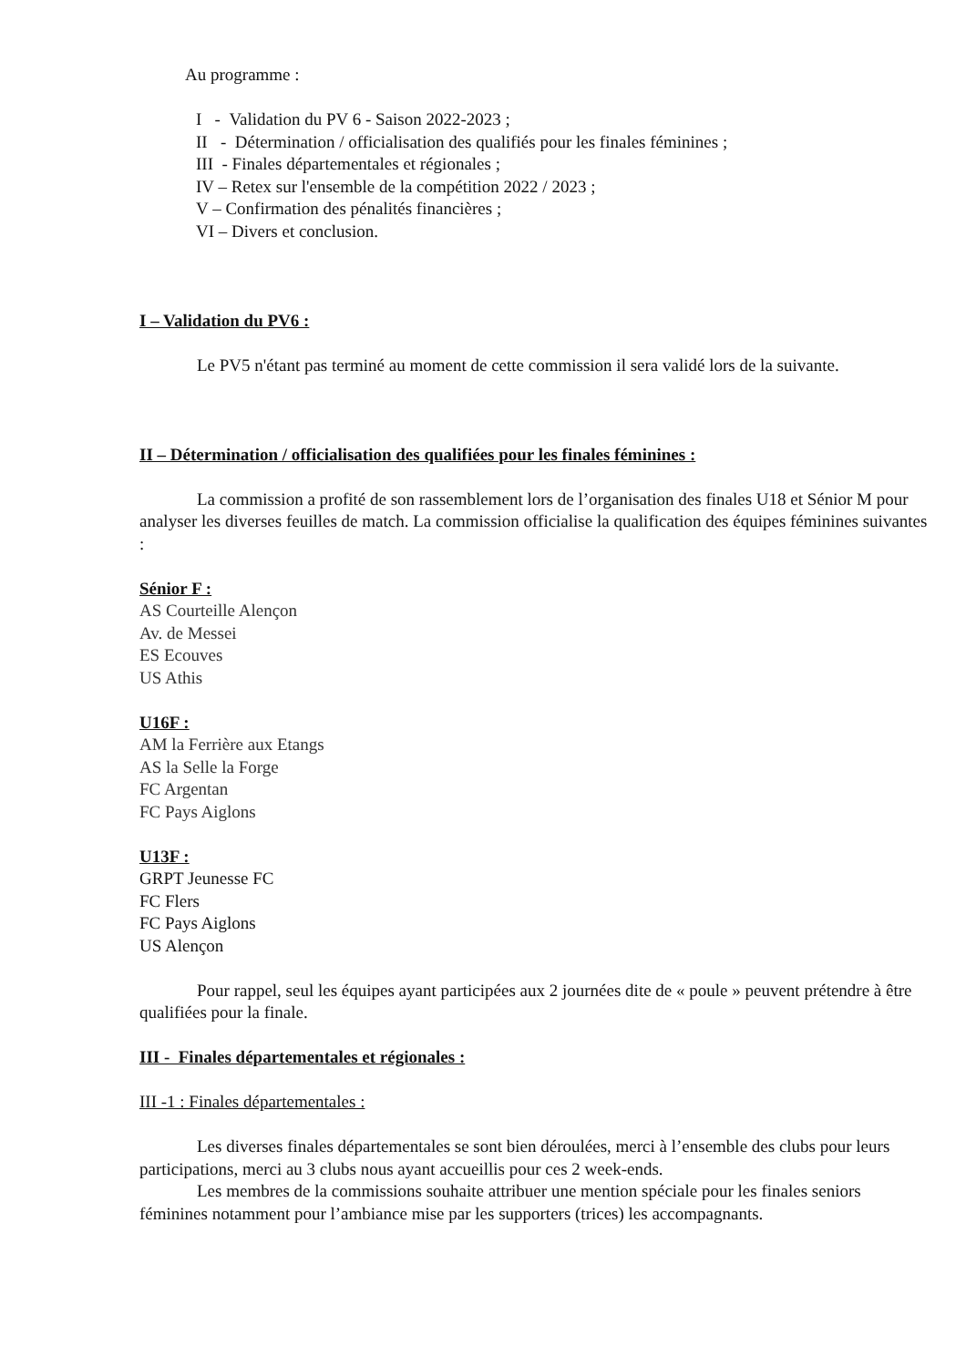Au programme :
I - Validation du PV 6 - Saison 2022-2023 ;
II - Détermination / officialisation des qualifiés pour les finales féminines ;
III - Finales départementales et régionales ;
IV – Retex sur l'ensemble de la compétition 2022 / 2023 ;
V – Confirmation des pénalités financières ;
VI – Divers et conclusion.
I – Validation du PV6 :
Le PV5 n'étant pas terminé au moment de cette commission il sera validé lors de la suivante.
II – Détermination / officialisation des qualifiées pour les finales féminines :
La commission a profité de son rassemblement lors de l’organisation des finales U18 et Sénior M pour analyser les diverses feuilles de match. La commission officialise la qualification des équipes féminines suivantes :
Sénior F :
AS Courteille Alençon
Av. de Messei
ES Ecouves
US Athis
U16F :
AM la Ferrière aux Etangs
AS la Selle la Forge
FC Argentan
FC Pays Aiglons
U13F :
GRPT Jeunesse FC
FC Flers
FC Pays Aiglons
US Alençon
Pour rappel, seul les équipes ayant participées aux 2 journées dite de « poule » peuvent prétendre à être qualifiées pour la finale.
III - Finales départementales et régionales :
III -1 : Finales départementales :
Les diverses finales départementales se sont bien déroulées, merci à l’ensemble des clubs pour leurs participations, merci au 3 clubs nous ayant accueillis pour ces 2 week-ends.
Les membres de la commissions souhaite attribuer une mention spéciale pour les finales seniors féminines notamment pour l’ambiance mise par les supporters (trices) les accompagnants.